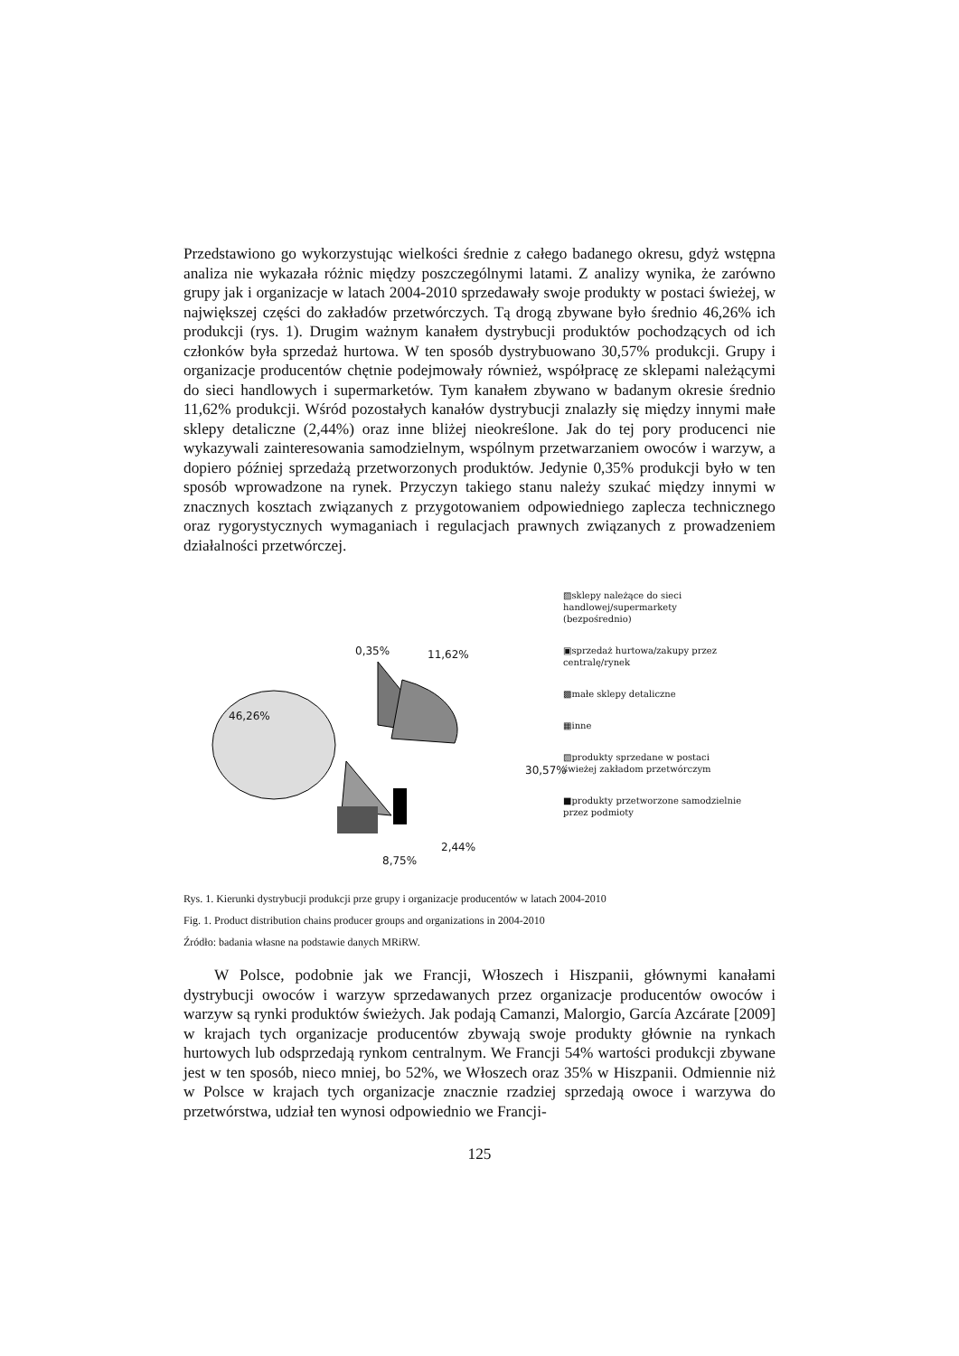Przedstawiono go wykorzystując wielkości średnie z całego badanego okresu, gdyż wstępna analiza nie wykazała różnic między poszczególnymi latami. Z analizy wynika, że zarówno grupy jak i organizacje w latach 2004-2010 sprzedawały swoje produkty w postaci świeżej, w największej części do zakładów przetwórczych. Tą drogą zbywane było średnio 46,26% ich produkcji (rys. 1). Drugim ważnym kanałem dystrybucji produktów pochodzących od ich członków była sprzedaż hurtowa. W ten sposób dystrybuowano 30,57% produkcji. Grupy i organizacje producentów chętnie podejmowały również, współpracę ze sklepami należącymi do sieci handlowych i supermarketów. Tym kanałem zbywano w badanym okresie średnio 11,62% produkcji. Wśród pozostałych kanałów dystrybucji znalazły się między innymi małe sklepy detaliczne (2,44%) oraz inne bliżej nieokreślone. Jak do tej pory producenci nie wykazywali zainteresowania samodzielnym, wspólnym przetwarzaniem owoców i warzyw, a dopiero później sprzedażą przetworzonych produktów. Jedynie 0,35% produkcji było w ten sposób wprowadzone na rynek. Przyczyn takiego stanu należy szukać między innymi w znacznych kosztach związanych z przygotowaniem odpowiedniego zaplecza technicznego oraz rygorystycznych wymaganiach i regulacjach prawnych związanych z prowadzeniem działalności przetwórczej.
0,35% 11,62%
46,26%
30,57%
2,44%
8,75%
▨sklepy należące do sieci
handlowej/supermarkety
(bezpośrednio)
▣sprzedaż hurtowa/zakupy przez
centralę/rynek
▩małe sklepy detaliczne
▦inne
▧produkty sprzedane w postaci
świeżej zakładom przetwórczym
■produkty przetworzone samodzielnie
przez podmioty
Rys. 1. Kierunki dystrybucji produkcji prze grupy i organizacje producentów w latach 2004-2010
Fig. 1. Product distribution chains producer groups and organizations in 2004-2010
Źródło: badania własne na podstawie danych MRiRW.
W Polsce, podobnie jak we Francji, Włoszech i Hiszpanii, głównymi kanałami dystrybucji owoców i warzyw sprzedawanych przez organizacje producentów owoców i warzyw są rynki produktów świeżych. Jak podają Camanzi, Malorgio, García Azcárate [2009] w krajach tych organizacje producentów zbywają swoje produkty głównie na rynkach hurtowych lub odsprzedają rynkom centralnym. We Francji 54% wartości produkcji zbywane jest w ten sposób, nieco mniej, bo 52%, we Włoszech oraz 35% w Hiszpanii. Odmiennie niż w Polsce w krajach tych organizacje znacznie rzadziej sprzedają owoce i warzywa do przetwórstwa, udział ten wynosi odpowiednio we Francji-
125